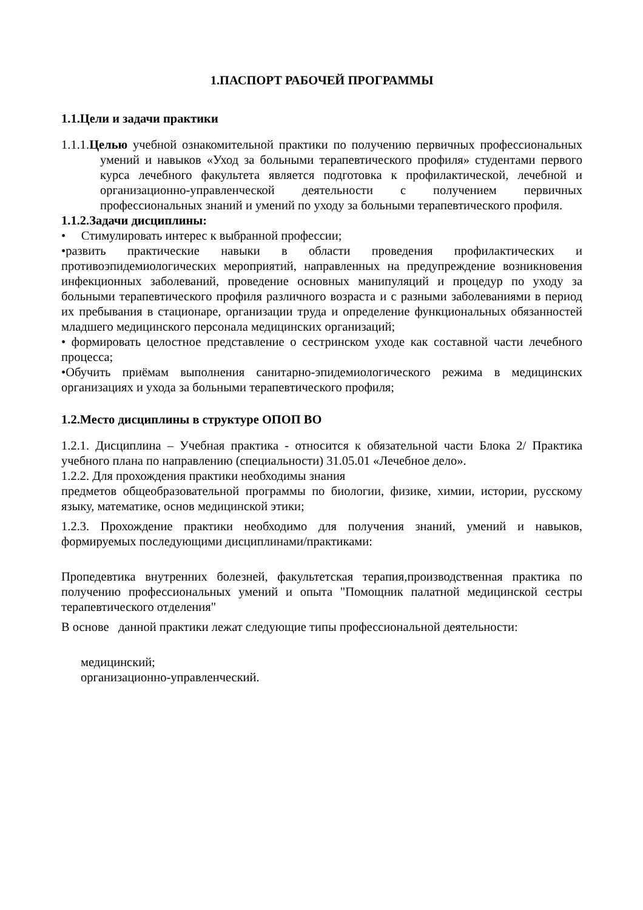1.ПАСПОРТ РАБОЧЕЙ ПРОГРАММЫ
1.1.Цели и задачи практики
1.1.1.Целью учебной ознакомительной практики по получению первичных профессиональных умений и навыков «Уход за больными терапевтического профиля» студентами первого курса лечебного факультета является подготовка к профилактической, лечебной и организационно-управленческой деятельности с получением первичных профессиональных знаний и умений по уходу за больными терапевтического профиля.
1.1.2.Задачи дисциплины:
• Стимулировать интерес к выбранной профессии;
•развить практические навыки в области проведения профилактических и противоэпидемиологических мероприятий, направленных на предупреждение возникновения инфекционных заболеваний, проведение основных манипуляций и процедур по уходу за больными терапевтического профиля различного возраста и с разными заболеваниями в период их пребывания в стационаре, организации труда и определение функциональных обязанностей младшего медицинского персонала медицинских организаций;
• формировать целостное представление о сестринском уходе как составной части лечебного процесса;
•Обучить приёмам выполнения санитарно-эпидемиологического режима в медицинских организациях и ухода за больными терапевтического профиля;
1.2.Место дисциплины в структуре ОПОП ВО
1.2.1. Дисциплина – Учебная практика - относится к обязательной части Блока 2/ Практика учебного плана по направлению (специальности) 31.05.01 «Лечебное дело».
1.2.2. Для прохождения практики необходимы знания
предметов общеобразовательной программы по биологии, физике, химии, истории, русскому языку, математике, основ медицинской этики;
1.2.3. Прохождение практики необходимо для получения знаний, умений и навыков, формируемых последующими дисциплинами/практиками:
Пропедевтика внутренних болезней, факультетская терапия,производственная практика по получению профессиональных умений и опыта "Помощник палатной медицинской сестры терапевтического отделения"
В основе данной практики лежат следующие типы профессиональной деятельности:
медицинский;
организационно-управленческий.